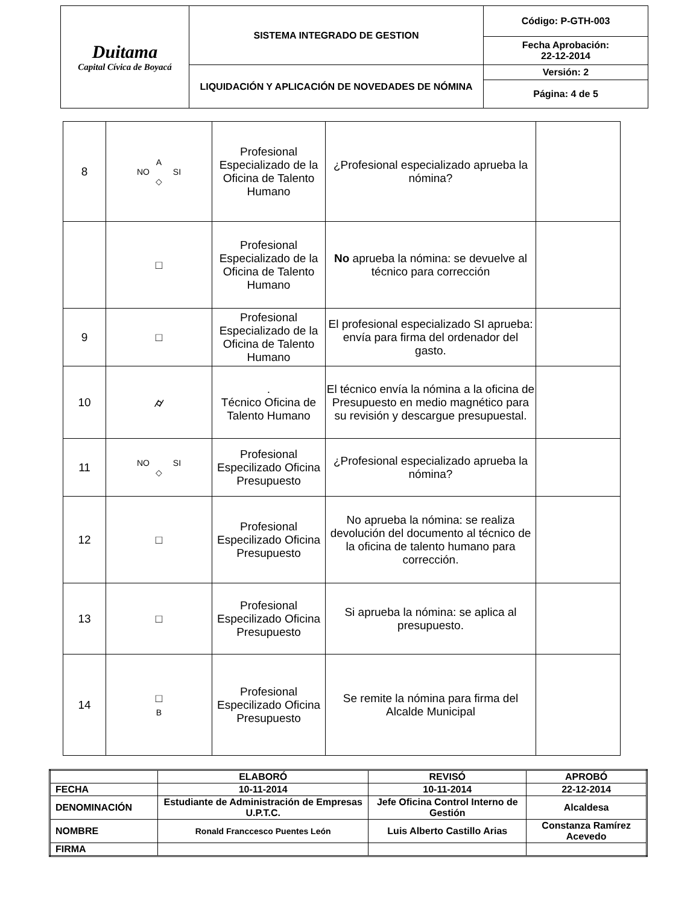| Duitama Capital Cívica de Boyacá | SISTEMA INTEGRADO DE GESTION | Código: P-GTH-003 |
| | | Fecha Aprobación: 22-12-2014 |
| | LIQUIDACIÓN Y APLICACIÓN DE NOVEDADES DE NÓMINA | Versión: 2 |
| | | Página: 4 de 5 |
| 8 | A NO SI ◇ | Profesional Especializado de la Oficina de Talento Humano | ¿Profesional especializado aprueba la nómina? | |
| | □ | Profesional Especializado de la Oficina de Talento Humano | No aprueba la nómina: se devuelve al técnico para corrección | |
| 9 | □ | Profesional Especializado de la Oficina de Talento Humano | El profesional especializado SI aprueba: envía para firma del ordenador del gasto. | |
| 10 | ⌭ | . Técnico Oficina de Talento Humano | El técnico envía la nómina a la oficina de Presupuesto en medio magnético para su revisión y descargue presupuestal. | |
| 11 | NO SI ◇ | Profesional Especilizado Oficina Presupuesto | ¿Profesional especializado aprueba la nómina? | |
| 12 | □ | Profesional Especilizado Oficina Presupuesto | No aprueba la nómina: se realiza devolución del documento al técnico de la oficina de talento humano para corrección. | |
| 13 | □ | Profesional Especilizado Oficina Presupuesto | Si aprueba la nómina: se aplica al presupuesto. | |
| 14 | □ B | Profesional Especilizado Oficina Presupuesto | Se remite la nómina para firma del Alcalde Municipal | |
| | ELABORÓ | REVISÓ | APROBÓ |
| FECHA | 10-11-2014 | 10-11-2014 | 22-12-2014 |
| DENOMINACIÓN | Estudiante de Administración de Empresas U.P.T.C. | Jefe Oficina Control Interno de Gestión | Alcaldesa |
| NOMBRE | Ronald Franccesco Puentes León | Luis Alberto Castillo Arias | Constanza Ramírez Acevedo |
| FIRMA | | | |